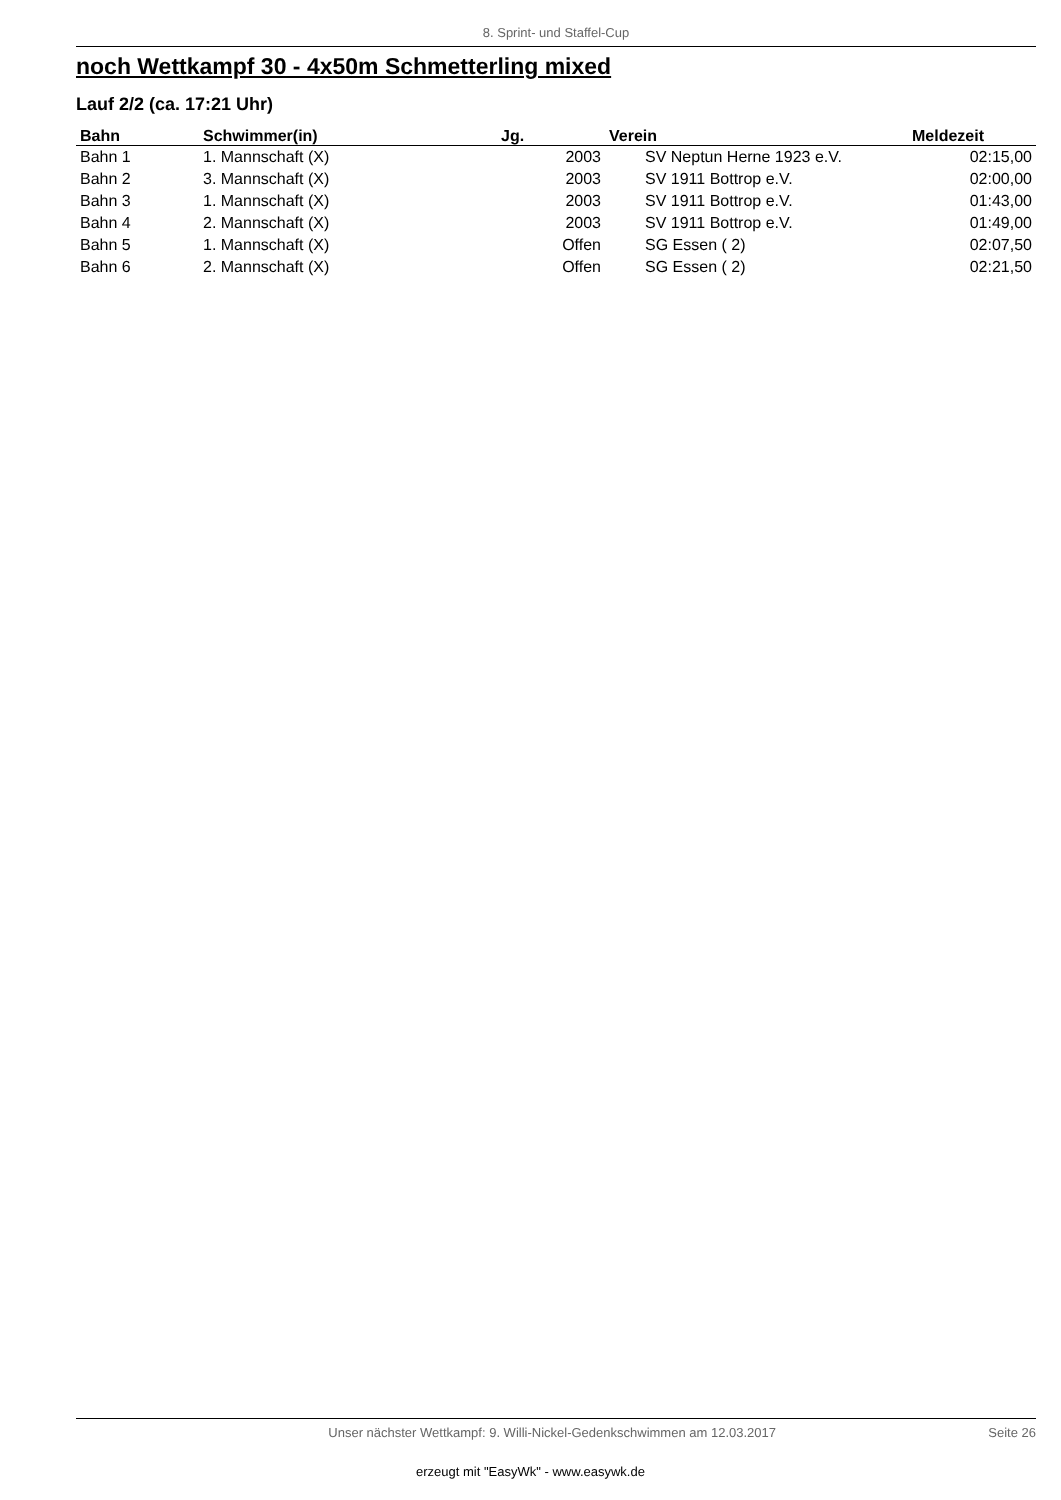8. Sprint- und Staffel-Cup
noch Wettkampf 30 - 4x50m Schmetterling mixed
Lauf 2/2 (ca. 17:21 Uhr)
| Bahn | Schwimmer(in) | Jg. | Verein | Meldezeit |
| --- | --- | --- | --- | --- |
| Bahn 1 | 1. Mannschaft (X) | 2003 | SV Neptun Herne 1923 e.V. | 02:15,00 |
| Bahn 2 | 3. Mannschaft (X) | 2003 | SV 1911 Bottrop e.V. | 02:00,00 |
| Bahn 3 | 1. Mannschaft (X) | 2003 | SV 1911 Bottrop e.V. | 01:43,00 |
| Bahn 4 | 2. Mannschaft (X) | 2003 | SV 1911 Bottrop e.V. | 01:49,00 |
| Bahn 5 | 1. Mannschaft (X) | Offen | SG Essen ( 2) | 02:07,50 |
| Bahn 6 | 2. Mannschaft (X) | Offen | SG Essen ( 2) | 02:21,50 |
Unser nächster Wettkampf: 9. Willi-Nickel-Gedenkschwimmen am 12.03.2017 Seite 26
erzeugt mit "EasyWk" - www.easywk.de